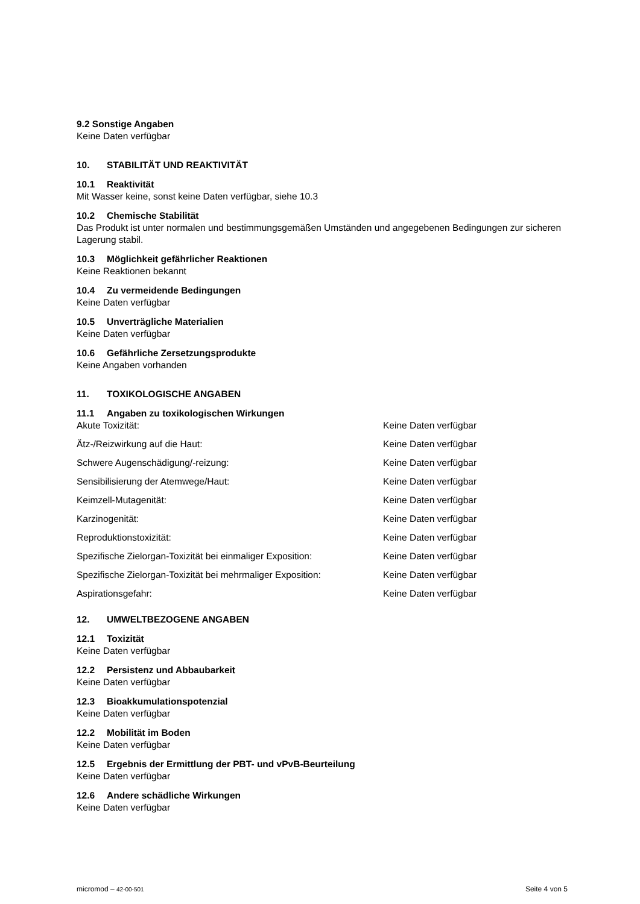9.2 Sonstige Angaben
Keine Daten verfügbar
10. STABILITÄT UND REAKTIVITÄT
10.1 Reaktivität
Mit Wasser keine, sonst keine Daten verfügbar, siehe 10.3
10.2 Chemische Stabilität
Das Produkt ist unter normalen und bestimmungsgemäßen Umständen und angegebenen Bedingungen zur sicheren Lagerung stabil.
10.3 Möglichkeit gefährlicher Reaktionen
Keine Reaktionen bekannt
10.4 Zu vermeidende Bedingungen
Keine Daten verfügbar
10.5 Unverträgliche Materialien
Keine Daten verfügbar
10.6 Gefährliche Zersetzungsprodukte
Keine Angaben vorhanden
11. TOXIKOLOGISCHE ANGABEN
11.1 Angaben zu toxikologischen Wirkungen
| Akute Toxizität: | Keine Daten verfügbar |
| Ätz-/Reizwirkung auf die Haut: | Keine Daten verfügbar |
| Schwere Augenschädigung/-reizung: | Keine Daten verfügbar |
| Sensibilisierung der Atemwege/Haut: | Keine Daten verfügbar |
| Keimzell-Mutagenität: | Keine Daten verfügbar |
| Karzinogenität: | Keine Daten verfügbar |
| Reproduktionstoxizität: | Keine Daten verfügbar |
| Spezifische Zielorgan-Toxizität bei einmaliger Exposition: | Keine Daten verfügbar |
| Spezifische Zielorgan-Toxizität bei mehrmaliger Exposition: | Keine Daten verfügbar |
| Aspirationsgefahr: | Keine Daten verfügbar |
12. UMWELTBEZOGENE ANGABEN
12.1 Toxizität
Keine Daten verfügbar
12.2 Persistenz und Abbaubarkeit
Keine Daten verfügbar
12.3 Bioakkumulationspotenzial
Keine Daten verfügbar
12.2 Mobilität im Boden
Keine Daten verfügbar
12.5 Ergebnis der Ermittlung der PBT- und vPvB-Beurteilung
Keine Daten verfügbar
12.6 Andere schädliche Wirkungen
Keine Daten verfügbar
micromod – 42-00-501 Seite 4 von 5